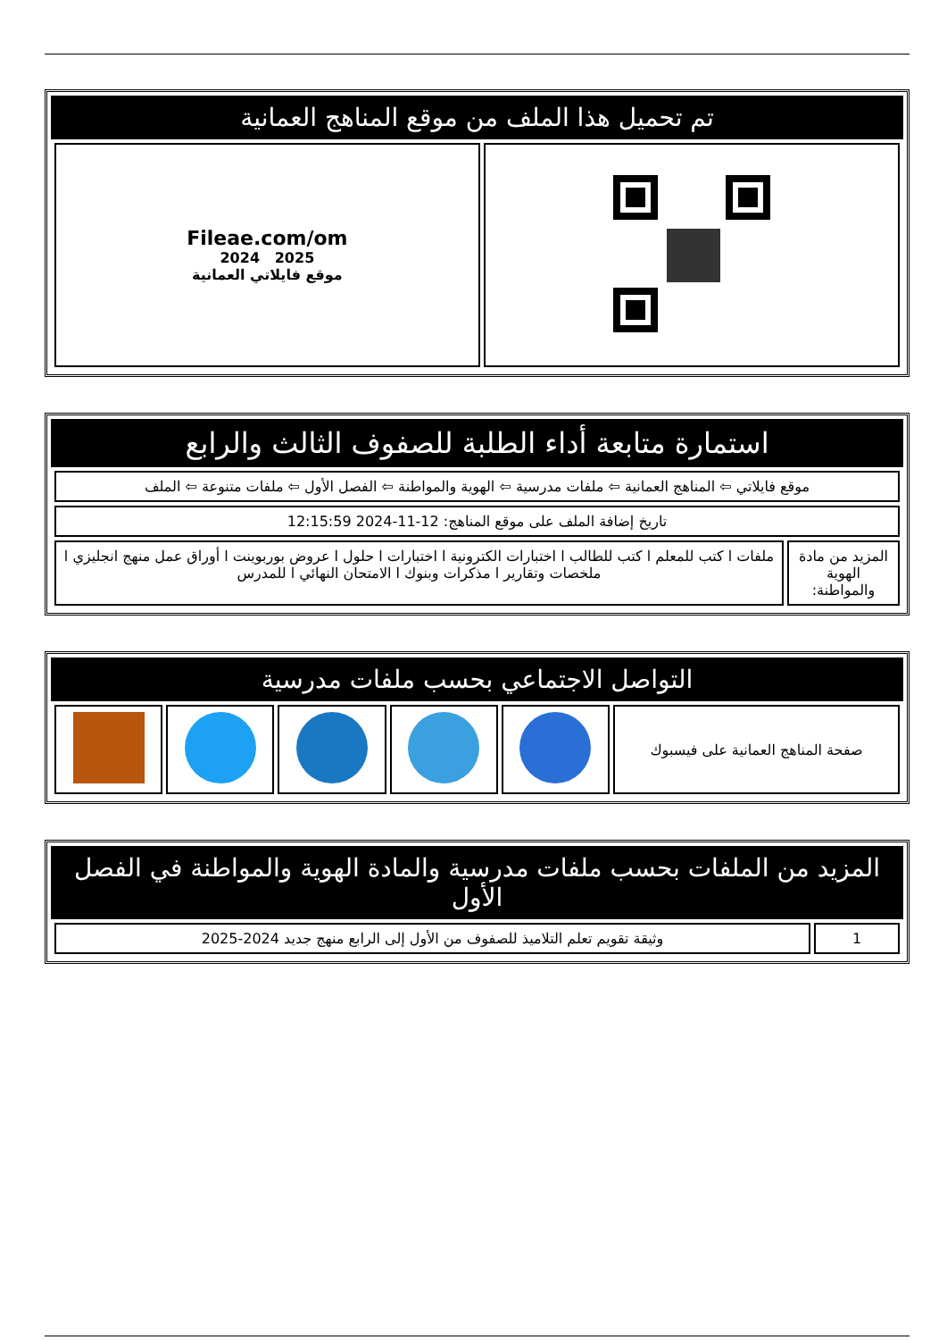تم تحميل هذا الملف من موقع المناهج العمانية
| | Fileae.com/om 2025 2024 موقع فايلاتي العمانية |
استمارة متابعة أداء الطلبة للصفوف الثالث والرابع
| موقع فايلاتي ⇦ المناهج العمانية ⇦ ملفات مدرسية ⇦ الهوية والمواطنة ⇦ الفصل الأول ⇦ ملفات متنوعة ⇦ الملف | |
| تاريخ إضافة الملف على موقع المناهج: 12-11-2024 12:15:59 | |
| المزيد من مادة الهوية والمواطنة: | ملفات ا كتب للمعلم ا كتب للطالب ا اختبارات الكترونية ا اختبارات ا حلول ا عروض بوربوينت ا أوراق عمل منهج انجليزي ا ملخصات وتقارير ا مذكرات وبنوك ا الامتحان النهائي ا للمدرس |
التواصل الاجتماعي بحسب ملفات مدرسية
| صفحة المناهج العمانية على فيسبوك | | | | | |
المزيد من الملفات بحسب ملفات مدرسية والمادة الهوية والمواطنة في الفصل الأول
| 1 | وثيقة تقويم تعلم التلاميذ للصفوف من الأول إلى الرابع منهج جديد 2024-2025 |